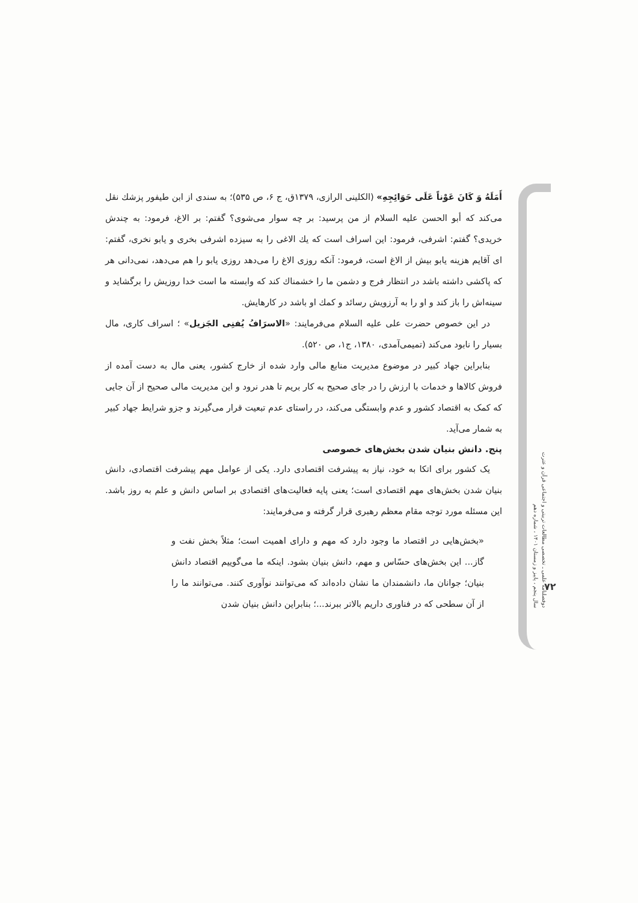أَمَلَهُ وَ كَانَ عَوْناً عَلَى حَوَائِجِهِ» (الکلینی الرازی، ۱۳۷۹ق، ج ۶، ص ۵۳۵)؛ به سندی از ابن طیفور پزشك نقل می‌کند که أبو الحسن علیه السلام از من پرسید: بر چه سوار می‌شوی؟ گفتم: بر الاغ، فرمود: به چندش خریدی؟ گفتم: اشرفی، فرمود: این اسراف است که یك الاغی را به سیزده اشرفی بخری و یابو نخری، گفتم: ای آقایم هزینه یابو بیش از الاغ است، فرمود: آنکه روزی الاغ را می‌دهد روزی یابو را هم می‌دهد، نمی‌دانی هر که پاکشی داشته باشد در انتظار فرج و دشمن ما را خشمناك کند که وابسته ما است خدا روزیش را برگشاید و سینه‌اش را باز کند و او را به آرزویش رسائد و کمك او باشد در کارهایش.
در این خصوص حضرت علی علیه السلام می‌فرمایند: «الاسرَافُ یُفنِی الجَزیل» ؛ اسراف کاری، مال بسیار را نابود می‌کند (تمیمی‌آمدی، ۱۳۸۰، ج۱، ص ۵۲۰).
بنابراین جهاد کبیر در موضوع مدیریت منابع مالی وارد شده از خارج کشور، یعنی مال به دست آمده از فروش کالاها و خدمات با ارزش را در جای صحیح به کار بریم تا هدر نرود و این مدیریت مالی صحیح از آن جایی که کمک به اقتصاد کشور و عدم وابستگی می‌کند، در راستای عدم تبعیت قرار می‌گیرند و جزو شرایط جهاد کبیر به شمار می‌آید.
پنج. دانش بنیان شدن بخش‌های خصوصی
یک کشور برای اتکا به خود، نیاز به پیشرفت اقتصادی دارد. یکی از عوامل مهم پیشرفت اقتصادی، دانش بنیان شدن بخش‌های مهم اقتصادی است؛ یعنی پایه فعالیت‌های اقتصادی بر اساس دانش و علم به روز باشد. این مسئله مورد توجه مقام معظم رهبری قرار گرفته و می‌فرمایند:
«بخش‌هایی در اقتصاد ما وجود دارد که مهم و دارای اهمیت است؛ مثلاً بخش نفت و گاز... این بخش‌های حسّاس و مهم، دانش بنیان بشود. اینکه ما می‌گوییم اقتصاد دانش بنیان؛ جوانان ما، دانشمندان ما نشان داده‌اند که می‌توانند نوآوری کنند. می‌توانند ما را از آن سطحی که در فناوری داریم بالاتر ببرند...؛ بنابراین دانش بنیان شدن
دوفصلنامه علمی ـ تخصصی مطالعات تربیتی و اجتماعی قرآن و عترت
سال پنجم ، پاییز و زمستان ۱۴۰۱ ، شماره دهم
۷۲